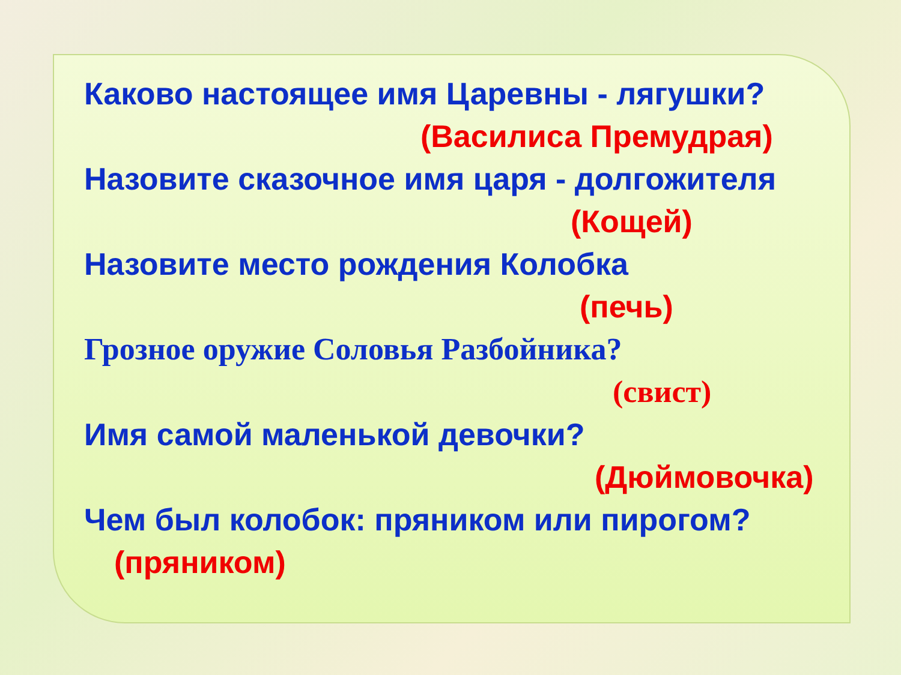Каково настоящее имя Царевны - лягушки?
(Василиса Премудрая)
Назовите сказочное имя царя - долгожителя
(Кощей)
Назовите место рождения Колобка
(печь)
Грозное оружие Соловья Разбойника?
(свист)
Имя самой маленькой девочки?
(Дюймовочка)
Чем был колобок: пряником или пирогом?
(пряником)